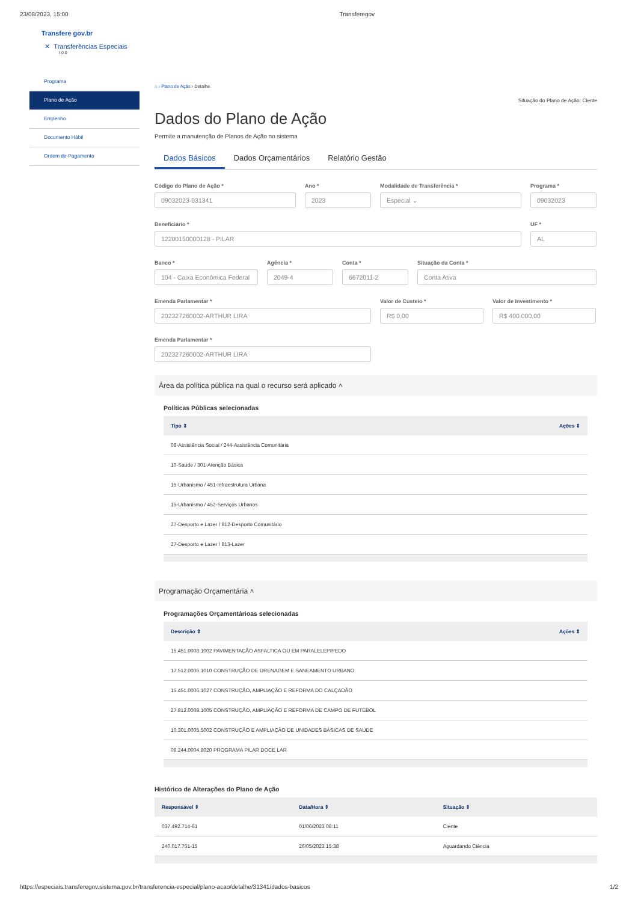23/08/2023, 15:00 Transferegov
Transfere gov.br
✕ Transferências Especiais
I.0.0
Programa
Plano de Ação
Empenho
Documento Hábil
Ordem de Pagamento
⌂ › Plano de Ação › Detalhe
Situação do Plano de Ação: Ciente
Dados do Plano de Ação
Permite a manutenção de Planos de Ação no sistema
Dados Básicos Dados Orçamentários Relatório Gestão
Código do Plano de Ação *
09032023-031341
Ano *
2023
Modalidade de Transferência *
Especial ⌄
Programa *
09032023
Beneficiário *
12200150000128 - PILAR
UF *
AL
Banco *
104 - Caixa Econômica Federal
Agência *
2049-4
Conta *
6672011-2
Situação da Conta *
Conta Ativa
Emenda Parlamentar *
202327260002-ARTHUR LIRA
Valor de Custeio *
R$ 0,00
Valor de Investimento *
R$ 400.000,00
Emenda Parlamentar *
202327260002-ARTHUR LIRA
Área da política pública na qual o recurso será aplicado ˄
Políticas Públicas selecionadas
| Tipo ⇕ | Ações ⇕ |
| --- | --- |
| 08-Assistência Social / 244-Assistência Comunitária | |
| 10-Saúde / 301-Atenção Básica | |
| 15-Urbanismo / 451-Infraestrutura Urbana | |
| 15-Urbanismo / 452-Serviços Urbanos | |
| 27-Desporto e Lazer / 812-Desporto Comunitário | |
| 27-Desporto e Lazer / 813-Lazer | |
Programação Orçamentária ˄
Programações Orçamentárioas selecionadas
| Descrição ⇕ | Ações ⇕ |
| --- | --- |
| 15.451.0008.1002 PAVIMENTAÇÃO ASFALTICA OU EM PARALELEPIPEDO | |
| 17.512.0006.1010 CONSTRUÇÃO DE DRENAGEM E SANEAMENTO URBANO | |
| 15.451.0006.1027 CONSTRUÇÃO, AMPLIAÇÃO E REFORMA DO CALÇADÃO | |
| 27.812.0008.1005 CONSTRUÇÃO, AMPLIAÇÃO E REFORMA DE CAMPO DE FUTEBOL | |
| 10.301.0005.5002 CONSTRUÇÃO E AMPLIAÇÃO DE UNIDADES BÁSICAS DE SAÚDE | |
| 08.244.0004.8020 PROGRAMA PILAR DOCE LAR | |
Histórico de Alterações do Plano de Ação
| Responsável ⇕ | Data/Hora ⇕ | Situação ⇕ |
| --- | --- | --- |
| 037.492.714-61 | 01/06/2023 08:11 | Ciente |
| 240.017.751-15 | 26/05/2023 15:38 | Aguardando Ciência |
https://especiais.transferegov.sistema.gov.br/transferencia-especial/plano-acao/detalhe/31341/dados-basicos 1/2